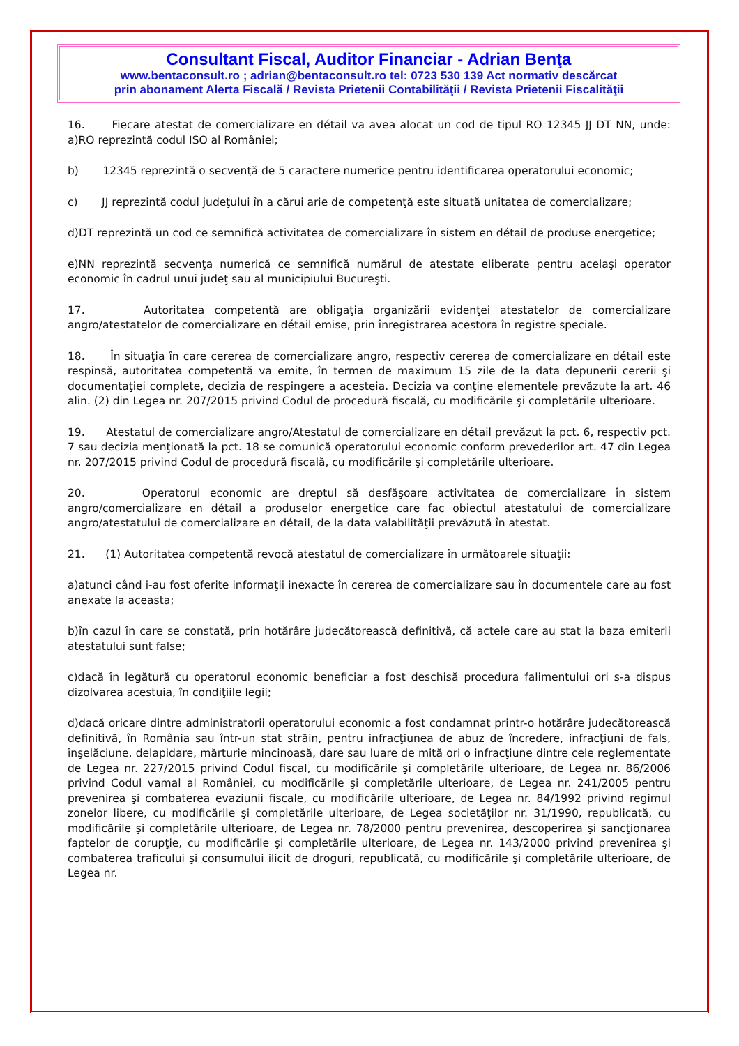Consultant Fiscal, Auditor Financiar - Adrian Benţa
www.bentaconsult.ro ; adrian@bentaconsult.ro tel: 0723 530 139 Act normativ descărcat
prin abonament Alerta Fiscală / Revista Prietenii Contabilităţii / Revista Prietenii Fiscalităţii
16. Fiecare atestat de comercializare en détail va avea alocat un cod de tipul RO 12345 JJ DT NN, unde: a)RO reprezintă codul ISO al României;
b) 12345 reprezintă o secvenţă de 5 caractere numerice pentru identificarea operatorului economic;
c) JJ reprezintă codul judeţului în a cărui arie de competenţă este situată unitatea de comercializare;
d)DT reprezintă un cod ce semnifică activitatea de comercializare în sistem en détail de produse energetice;
e)NN reprezintă secvenţa numerică ce semnifică numărul de atestate eliberate pentru acelaşi operator economic în cadrul unui judeţ sau al municipiului Bucureşti.
17. Autoritatea competentă are obligaţia organizării evidenţei atestatelor de comercializare angro/atestatelor de comercializare en détail emise, prin înregistrarea acestora în registre speciale.
18. În situaţia în care cererea de comercializare angro, respectiv cererea de comercializare en détail este respinsă, autoritatea competentă va emite, în termen de maximum 15 zile de la data depunerii cererii şi documentaţiei complete, decizia de respingere a acesteia. Decizia va conţine elementele prevăzute la art. 46 alin. (2) din Legea nr. 207/2015 privind Codul de procedură fiscală, cu modificările şi completările ulterioare.
19. Atestatul de comercializare angro/Atestatul de comercializare en détail prevăzut la pct. 6, respectiv pct. 7 sau decizia menţionată la pct. 18 se comunică operatorului economic conform prevederilor art. 47 din Legea nr. 207/2015 privind Codul de procedură fiscală, cu modificările şi completările ulterioare.
20. Operatorul economic are dreptul să desfăşoare activitatea de comercializare în sistem angro/comercializare en détail a produselor energetice care fac obiectul atestatului de comercializare angro/atestatului de comercializare en détail, de la data valabilităţii prevăzută în atestat.
21. (1) Autoritatea competentă revocă atestatul de comercializare în următoarele situaţii:
a)atunci când i-au fost oferite informaţii inexacte în cererea de comercializare sau în documentele care au fost anexate la aceasta;
b)în cazul în care se constată, prin hotărâre judecătorească definitivă, că actele care au stat la baza emiterii atestatului sunt false;
c)dacă în legătură cu operatorul economic beneficiar a fost deschisă procedura falimentului ori s-a dispus dizolvarea acestuia, în condiţiile legii;
d)dacă oricare dintre administratorii operatorului economic a fost condamnat printr-o hotărâre judecătorească definitivă, în România sau într-un stat străin, pentru infracţiunea de abuz de încredere, infracţiuni de fals, înşelăciune, delapidare, mărturie mincinoasă, dare sau luare de mită ori o infracţiune dintre cele reglementate de Legea nr. 227/2015 privind Codul fiscal, cu modificările şi completările ulterioare, de Legea nr. 86/2006 privind Codul vamal al României, cu modificările şi completările ulterioare, de Legea nr. 241/2005 pentru prevenirea şi combaterea evaziunii fiscale, cu modificările ulterioare, de Legea nr. 84/1992 privind regimul zonelor libere, cu modificările şi completările ulterioare, de Legea societăţilor nr. 31/1990, republicată, cu modificările şi completările ulterioare, de Legea nr. 78/2000 pentru prevenirea, descoperirea şi sancţionarea faptelor de corupţie, cu modificările şi completările ulterioare, de Legea nr. 143/2000 privind prevenirea şi combaterea traficului şi consumului ilicit de droguri, republicată, cu modificările şi completările ulterioare, de Legea nr.